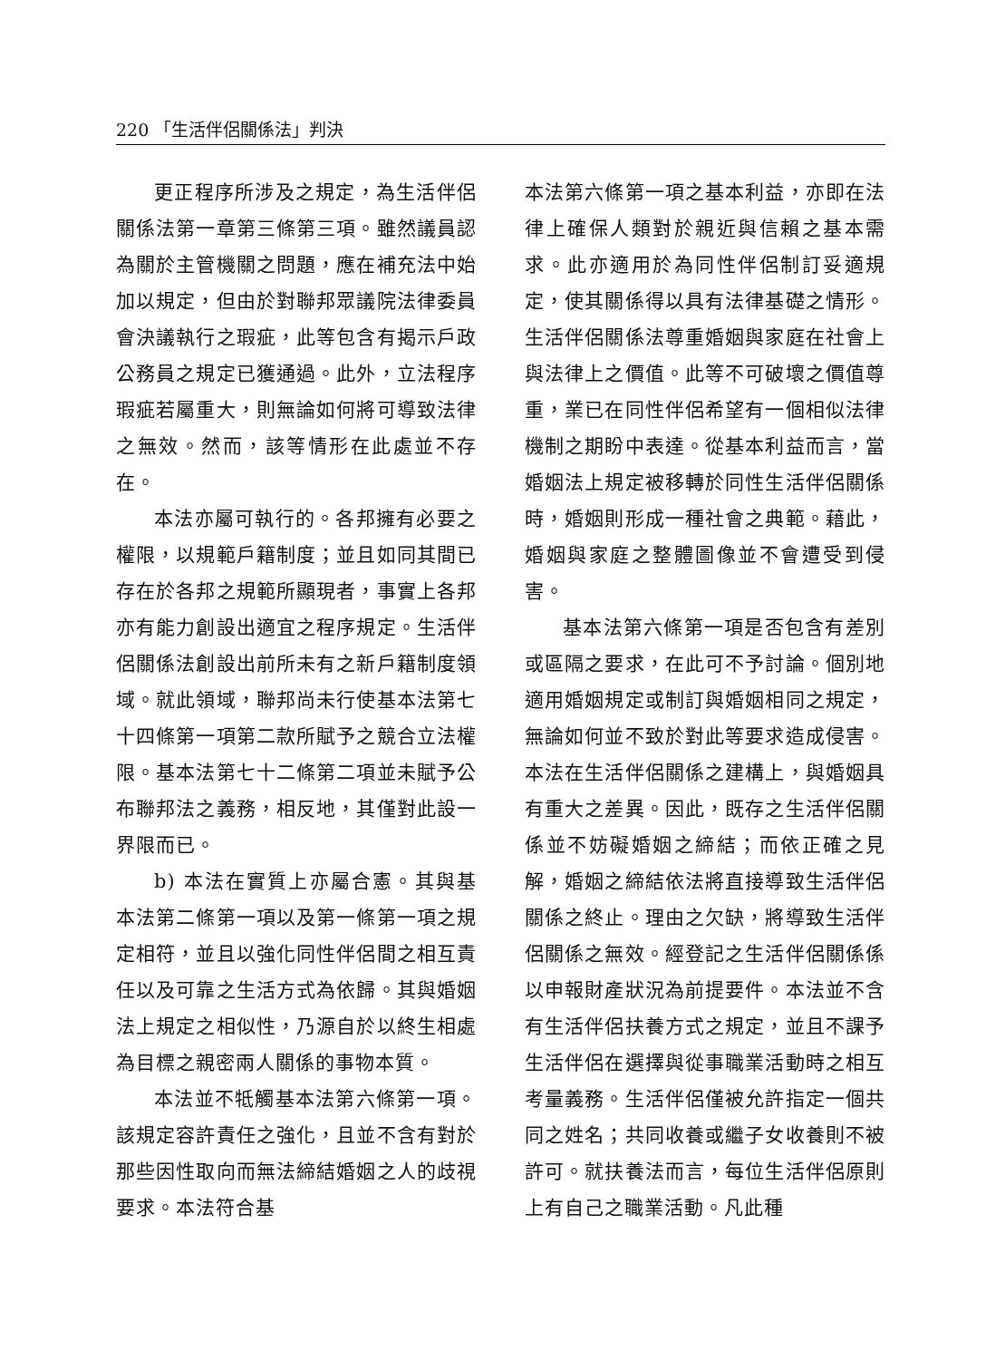220 「生活伴侶關係法」判決
更正程序所涉及之規定，為生活伴侶關係法第一章第三條第三項。雖然議員認為關於主管機關之問題，應在補充法中始加以規定，但由於對聯邦眾議院法律委員會決議執行之瑕疵，此等包含有揭示戶政公務員之規定已獲通過。此外，立法程序瑕疵若屬重大，則無論如何將可導致法律之無效。然而，該等情形在此處並不存在。
本法亦屬可執行的。各邦擁有必要之權限，以規範戶籍制度；並且如同其間已存在於各邦之規範所顯現者，事實上各邦亦有能力創設出適宜之程序規定。生活伴侶關係法創設出前所未有之新戶籍制度領域。就此領域，聯邦尚未行使基本法第七十四條第一項第二款所賦予之競合立法權限。基本法第七十二條第二項並未賦予公布聯邦法之義務，相反地，其僅對此設一界限而已。
b) 本法在實質上亦屬合憲。其與基本法第二條第一項以及第一條第一項之規定相符，並且以強化同性伴侶間之相互責任以及可靠之生活方式為依歸。其與婚姻法上規定之相似性，乃源自於以終生相處為目標之親密兩人關係的事物本質。
本法並不牴觸基本法第六條第一項。該規定容許責任之強化，且並不含有對於那些因性取向而無法締結婚姻之人的歧視要求。本法符合基
本法第六條第一項之基本利益，亦即在法律上確保人類對於親近與信賴之基本需求。此亦適用於為同性伴侶制訂妥適規定，使其關係得以具有法律基礎之情形。生活伴侶關係法尊重婚姻與家庭在社會上與法律上之價值。此等不可破壞之價值尊重，業已在同性伴侶希望有一個相似法律機制之期盼中表達。從基本利益而言，當婚姻法上規定被移轉於同性生活伴侶關係時，婚姻則形成一種社會之典範。藉此，婚姻與家庭之整體圖像並不會遭受到侵害。
基本法第六條第一項是否包含有差別或區隔之要求，在此可不予討論。個別地適用婚姻規定或制訂與婚姻相同之規定，無論如何並不致於對此等要求造成侵害。本法在生活伴侶關係之建構上，與婚姻具有重大之差異。因此，既存之生活伴侶關係並不妨礙婚姻之締結；而依正確之見解，婚姻之締結依法將直接導致生活伴侶關係之終止。理由之欠缺，將導致生活伴侶關係之無效。經登記之生活伴侶關係係以申報財產狀況為前提要件。本法並不含有生活伴侶扶養方式之規定，並且不課予生活伴侶在選擇與從事職業活動時之相互考量義務。生活伴侶僅被允許指定一個共同之姓名；共同收養或繼子女收養則不被許可。就扶養法而言，每位生活伴侶原則上有自己之職業活動。凡此種